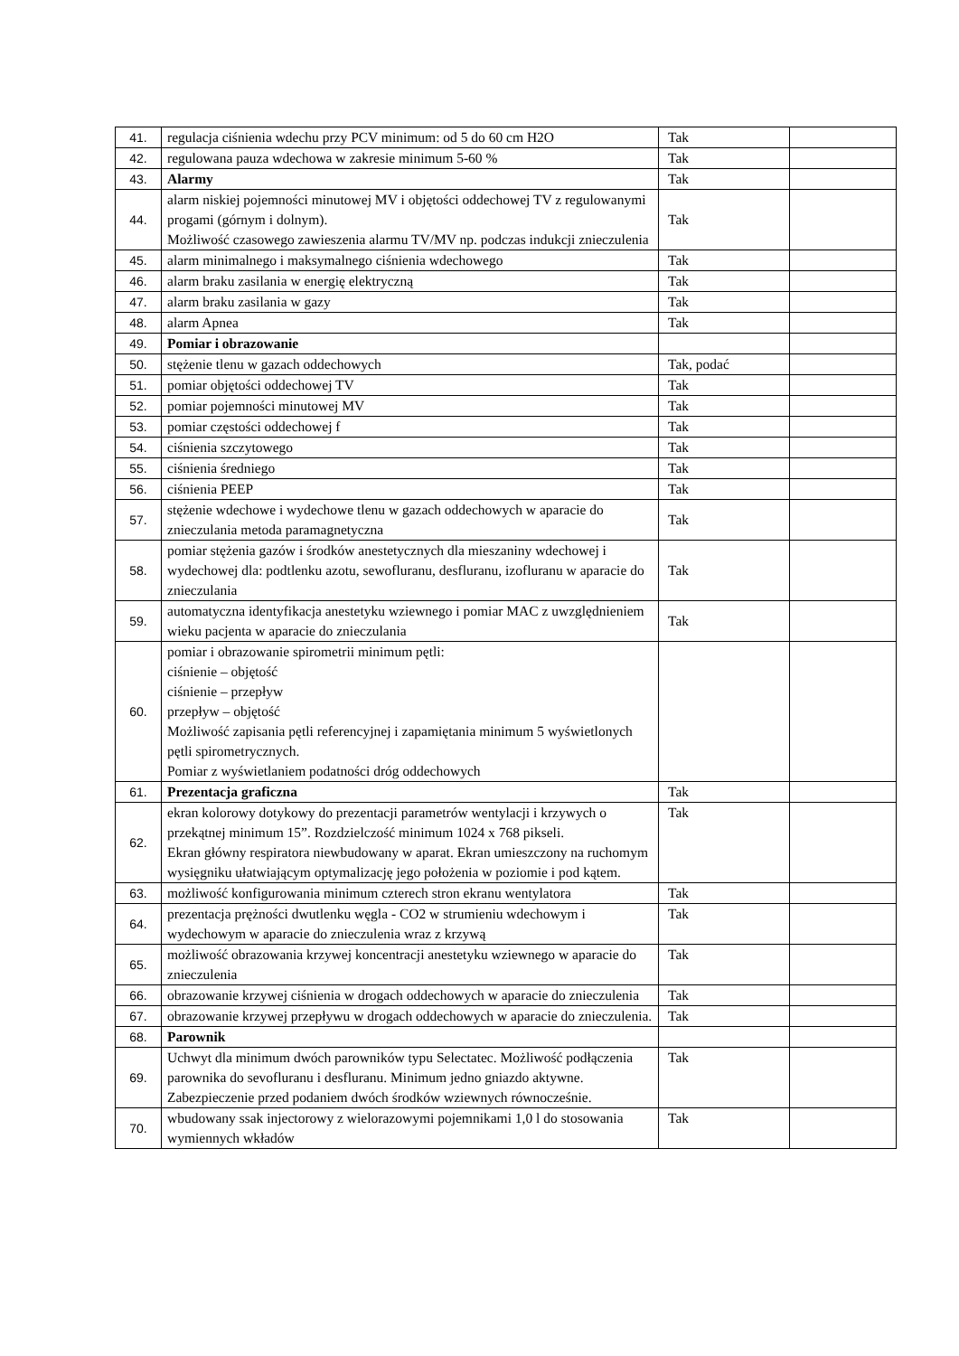| 41. | regulacja ciśnienia wdechu przy PCV minimum: od 5 do 60 cm H2O | Tak | |
| 42. | regulowana pauza wdechowa w zakresie minimum 5-60 % | Tak | |
| 43. | Alarmy | Tak | |
| 44. | alarm niskiej pojemności minutowej MV i objętości oddechowej TV z regulowanymi progami (górnym i dolnym). Możliwość czasowego zawieszenia alarmu TV/MV np. podczas indukcji znieczulenia | Tak | |
| 45. | alarm minimalnego i maksymalnego ciśnienia wdechowego | Tak | |
| 46. | alarm braku zasilania w energię elektryczną | Tak | |
| 47. | alarm braku zasilania w gazy | Tak | |
| 48. | alarm Apnea | Tak | |
| 49. | Pomiar i obrazowanie | | |
| 50. | stężenie tlenu w gazach oddechowych | Tak, podać | |
| 51. | pomiar objętości oddechowej TV | Tak | |
| 52. | pomiar pojemności minutowej MV | Tak | |
| 53. | pomiar częstości oddechowej f | Tak | |
| 54. | ciśnienia szczytowego | Tak | |
| 55. | ciśnienia średniego | Tak | |
| 56. | ciśnienia PEEP | Tak | |
| 57. | stężenie wdechowe i wydechowe tlenu w gazach oddechowych w aparacie do znieczulania metoda paramagnetyczna | Tak | |
| 58. | pomiar stężenia gazów i środków anestetycznych dla mieszaniny wdechowej i wydechowej dla: podtlenku azotu, sewofluranu, desfluranu, izofluranu w aparacie do znieczulania | Tak | |
| 59. | automatyczna identyfikacja anestetyku wziewnego i pomiar MAC z uwzględnieniem wieku pacjenta w aparacie do znieczulania | Tak | |
| 60. | pomiar i obrazowanie spirometrii minimum pętli: ciśnienie – objętość ciśnienie – przepływ przepływ – objętość Możliwość zapisania pętli referencyjnej i zapamiętania minimum 5 wyświetlonych pętli spirometrycznych. Pomiar z wyświetlaniem podatności dróg oddechowych | | |
| 61. | Prezentacja graficzna | Tak | |
| 62. | ekran kolorowy dotykowy do prezentacji parametrów wentylacji i krzywych o przekątnej minimum 15”. Rozdzielczość minimum 1024 x 768 pikseli. Ekran główny respiratora niewbudowany w aparat. Ekran umieszczony na ruchomym wysięgniku ułatwiającym optymalizację jego położenia w poziomie i pod kątem. | Tak | |
| 63. | możliwość konfigurowania minimum czterech stron ekranu wentylatora | Tak | |
| 64. | prezentacja prężności dwutlenku węgla - CO2 w strumieniu wdechowym i wydechowym w aparacie do znieczulenia wraz z krzywą | Tak | |
| 65. | możliwość obrazowania krzywej koncentracji anestetyku wziewnego w aparacie do znieczulenia | Tak | |
| 66. | obrazowanie krzywej ciśnienia w drogach oddechowych w aparacie do znieczulenia | Tak | |
| 67. | obrazowanie krzywej przepływu w drogach oddechowych w aparacie do znieczulenia. | Tak | |
| 68. | Parownik | | |
| 69. | Uchwyt dla minimum dwóch parowników typu Selectatec. Możliwość podłączenia parownika do sevofluranu i desfluranu. Minimum jedno gniazdo aktywne. Zabezpieczenie przed podaniem dwóch środków wziewnych równocześnie. | Tak | |
| 70. | wbudowany ssak injectorowy z wielorazowymi pojemnikami 1,0 l do stosowania wymiennych wkładów | Tak | |